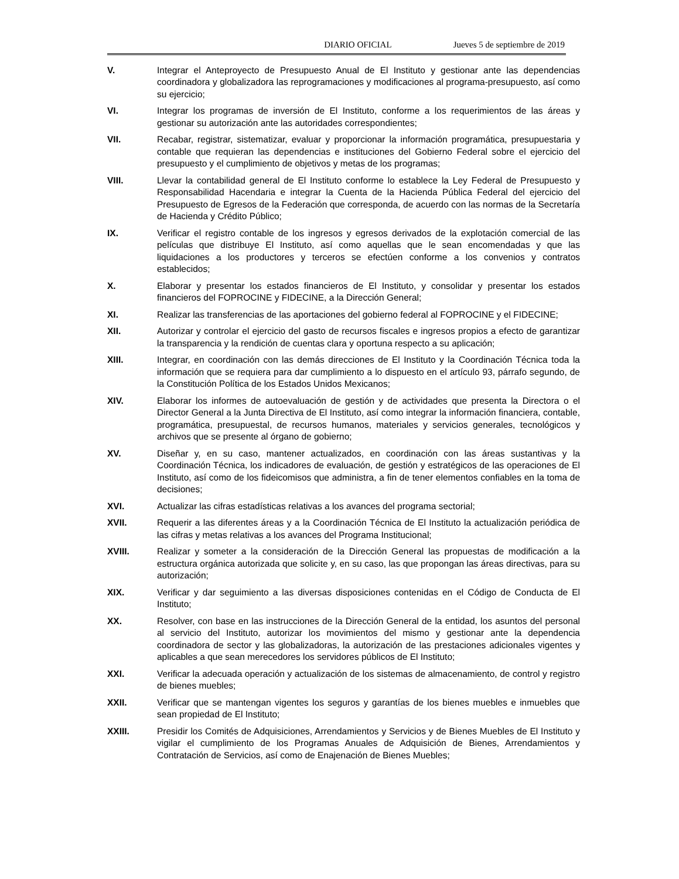DIARIO OFICIAL Jueves 5 de septiembre de 2019
V. Integrar el Anteproyecto de Presupuesto Anual de El Instituto y gestionar ante las dependencias coordinadora y globalizadora las reprogramaciones y modificaciones al programa-presupuesto, así como su ejercicio;
VI. Integrar los programas de inversión de El Instituto, conforme a los requerimientos de las áreas y gestionar su autorización ante las autoridades correspondientes;
VII. Recabar, registrar, sistematizar, evaluar y proporcionar la información programática, presupuestaria y contable que requieran las dependencias e instituciones del Gobierno Federal sobre el ejercicio del presupuesto y el cumplimiento de objetivos y metas de los programas;
VIII. Llevar la contabilidad general de El Instituto conforme lo establece la Ley Federal de Presupuesto y Responsabilidad Hacendaria e integrar la Cuenta de la Hacienda Pública Federal del ejercicio del Presupuesto de Egresos de la Federación que corresponda, de acuerdo con las normas de la Secretaría de Hacienda y Crédito Público;
IX. Verificar el registro contable de los ingresos y egresos derivados de la explotación comercial de las películas que distribuye El Instituto, así como aquellas que le sean encomendadas y que las liquidaciones a los productores y terceros se efectúen conforme a los convenios y contratos establecidos;
X. Elaborar y presentar los estados financieros de El Instituto, y consolidar y presentar los estados financieros del FOPROCINE y FIDECINE, a la Dirección General;
XI. Realizar las transferencias de las aportaciones del gobierno federal al FOPROCINE y el FIDECINE;
XII. Autorizar y controlar el ejercicio del gasto de recursos fiscales e ingresos propios a efecto de garantizar la transparencia y la rendición de cuentas clara y oportuna respecto a su aplicación;
XIII. Integrar, en coordinación con las demás direcciones de El Instituto y la Coordinación Técnica toda la información que se requiera para dar cumplimiento a lo dispuesto en el artículo 93, párrafo segundo, de la Constitución Política de los Estados Unidos Mexicanos;
XIV. Elaborar los informes de autoevaluación de gestión y de actividades que presenta la Directora o el Director General a la Junta Directiva de El Instituto, así como integrar la información financiera, contable, programática, presupuestal, de recursos humanos, materiales y servicios generales, tecnológicos y archivos que se presente al órgano de gobierno;
XV. Diseñar y, en su caso, mantener actualizados, en coordinación con las áreas sustantivas y la Coordinación Técnica, los indicadores de evaluación, de gestión y estratégicos de las operaciones de El Instituto, así como de los fideicomisos que administra, a fin de tener elementos confiables en la toma de decisiones;
XVI. Actualizar las cifras estadísticas relativas a los avances del programa sectorial;
XVII. Requerir a las diferentes áreas y a la Coordinación Técnica de El Instituto la actualización periódica de las cifras y metas relativas a los avances del Programa Institucional;
XVIII. Realizar y someter a la consideración de la Dirección General las propuestas de modificación a la estructura orgánica autorizada que solicite y, en su caso, las que propongan las áreas directivas, para su autorización;
XIX. Verificar y dar seguimiento a las diversas disposiciones contenidas en el Código de Conducta de El Instituto;
XX. Resolver, con base en las instrucciones de la Dirección General de la entidad, los asuntos del personal al servicio del Instituto, autorizar los movimientos del mismo y gestionar ante la dependencia coordinadora de sector y las globalizadoras, la autorización de las prestaciones adicionales vigentes y aplicables a que sean merecedores los servidores públicos de El Instituto;
XXI. Verificar la adecuada operación y actualización de los sistemas de almacenamiento, de control y registro de bienes muebles;
XXII. Verificar que se mantengan vigentes los seguros y garantías de los bienes muebles e inmuebles que sean propiedad de El Instituto;
XXIII. Presidir los Comités de Adquisiciones, Arrendamientos y Servicios y de Bienes Muebles de El Instituto y vigilar el cumplimiento de los Programas Anuales de Adquisición de Bienes, Arrendamientos y Contratación de Servicios, así como de Enajenación de Bienes Muebles;